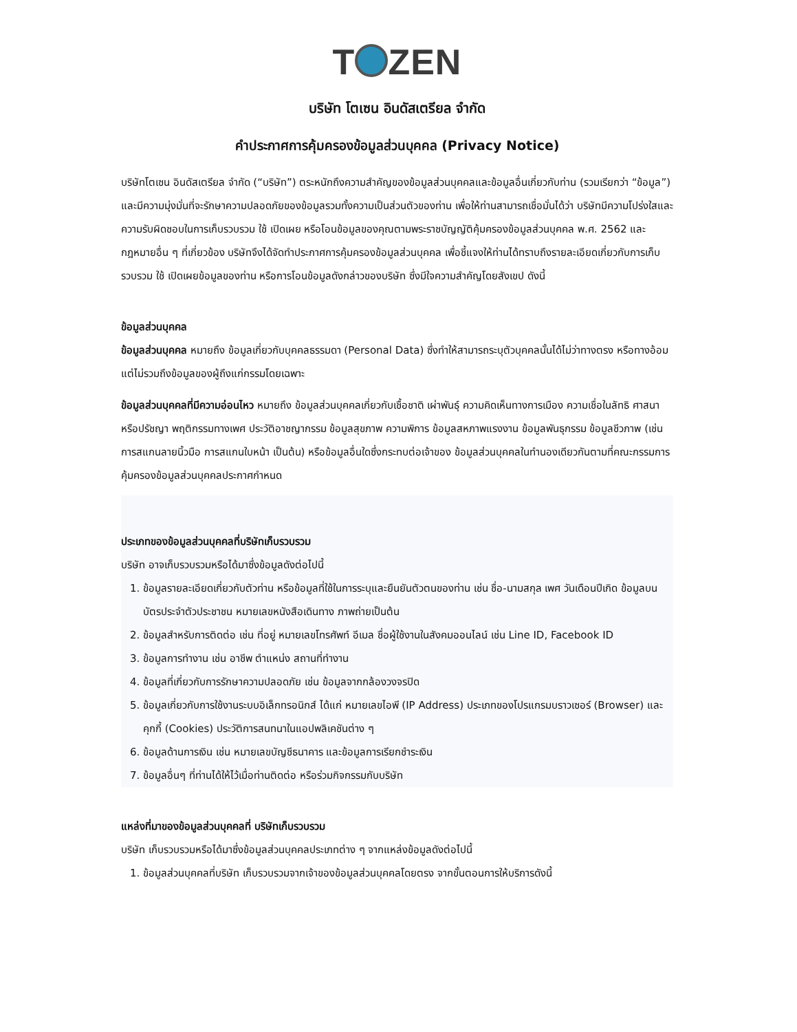T ZEN
บริษัท โตเซน อินดัสเตรียล จำกัด
คำประกาศการคุ้มครองข้อมูลส่วนบุคคล (Privacy Notice)
บริษัทโตเซน อินดัสเตรียล จำกัด (“บริษัท”) ตระหนักถึงความสำคัญของข้อมูลส่วนบุคคลและข้อมูลอื่นเกี่ยวกับท่าน (รวมเรียกว่า “ข้อมูล”) และมีความมุ่งมั่นที่จะรักษาความปลอดภัยของข้อมูลรวมทั้งความเป็นส่วนตัวของท่าน เพื่อให้ท่านสามารถเชื่อมั่นได้ว่า บริษัทมีความโปร่งใสและความรับผิดชอบในการเก็บรวบรวม ใช้ เปิดเผย หรือโอนข้อมูลของคุณตามพระราชบัญญัติคุ้มครองข้อมูลส่วนบุคคล พ.ศ. 2562 และกฎหมายอื่น ๆ ที่เกี่ยวข้อง บริษัทจึงได้จัดทำประกาศการคุ้มครองข้อมูลส่วนบุคคล เพื่อชี้แจงให้ท่านได้ทราบถึงรายละเอียดเกี่ยวกับการเก็บรวบรวม ใช้ เปิดเผยข้อมูลของท่าน หรือการโอนข้อมูลดังกล่าวของบริษัท ซึ่งมีใจความสำคัญโดยสังเขป ดังนี้
ข้อมูลส่วนบุคคล
ข้อมูลส่วนบุคคล หมายถึง ข้อมูลเกี่ยวกับบุคคลธรรมดา (Personal Data) ซึ่งทำให้สามารถระบุตัวบุคคลนั้นได้ไม่ว่าทางตรง หรือทางอ้อม แต่ไม่รวมถึงข้อมูลของผู้ถึงแก่กรรมโดยเฉพาะ
ข้อมูลส่วนบุคคลที่มีความอ่อนไหว หมายถึง ข้อมูลส่วนบุคคลเกี่ยวกับเชื้อชาติ เผ่าพันธุ์ ความคิดเห็นทางการเมือง ความเชื่อในลัทธิ ศาสนาหรือปรัชญา พฤติกรรมทางเพศ ประวัติอาชญากรรม ข้อมูลสุขภาพ ความพิการ ข้อมูลสหภาพแรงงาน ข้อมูลพันธุกรรม ข้อมูลชีวภาพ (เช่น การสแกนลายนิ้วมือ การสแกนใบหน้า เป็นต้น) หรือข้อมูลอื่นใดซึ่งกระทบต่อเจ้าของ ข้อมูลส่วนบุคคลในทำนองเดียวกันตามที่คณะกรรมการคุ้มครองข้อมูลส่วนบุคคลประกาศกำหนด
ประเภทของข้อมูลส่วนบุคคลที่บริษัทเก็บรวบรวม
บริษัท อาจเก็บรวบรวมหรือได้มาซึ่งข้อมูลดังต่อไปนี้
1. ข้อมูลรายละเอียดเกี่ยวกับตัวท่าน หรือข้อมูลที่ใช้ในการระบุและยืนยันตัวตนของท่าน เช่น ชื่อ-นามสกุล เพศ วันเดือนปีเกิด ข้อมูลบนบัตรประจำตัวประชาชน หมายเลขหนังสือเดินทาง ภาพถ่ายเป็นต้น
2. ข้อมูลสำหรับการติดต่อ เช่น ที่อยู่ หมายเลขโทรศัพท์ อีเมล ชื่อผู้ใช้งานในสังคมออนไลน์ เช่น Line ID, Facebook ID
3. ข้อมูลการทำงาน เช่น อาชีพ ตำแหน่ง สถานที่ทำงาน
4. ข้อมูลที่เกี่ยวกับการรักษาความปลอดภัย เช่น ข้อมูลจากกล้องวงจรปิด
5. ข้อมูลเกี่ยวกับการใช้งานระบบอิเล็กทรอนิกส์ ได้แก่ หมายเลขไอพี (IP Address) ประเภทของโปรแกรมบราวเซอร์ (Browser) และคุกกี้ (Cookies) ประวัติการสนทนาในแอปพลิเคชันต่าง ๆ
6. ข้อมูลด้านการเงิน เช่น หมายเลขบัญชีธนาคาร และข้อมูลการเรียกชำระเงิน
7. ข้อมูลอื่นๆ ที่ท่านได้ให้ไว้เมื่อท่านติดต่อ หรือร่วมกิจกรรมกับบริษัท
แหล่งที่มาของข้อมูลส่วนบุคคลที่ บริษัทเก็บรวบรวม
บริษัท เก็บรวบรวมหรือได้มาซึ่งข้อมูลส่วนบุคคลประเภทต่าง ๆ จากแหล่งข้อมูลดังต่อไปนี้
1. ข้อมูลส่วนบุคคลที่บริษัท เก็บรวบรวมจากเจ้าของข้อมูลส่วนบุคคลโดยตรง จากขั้นตอนการให้บริการดังนี้